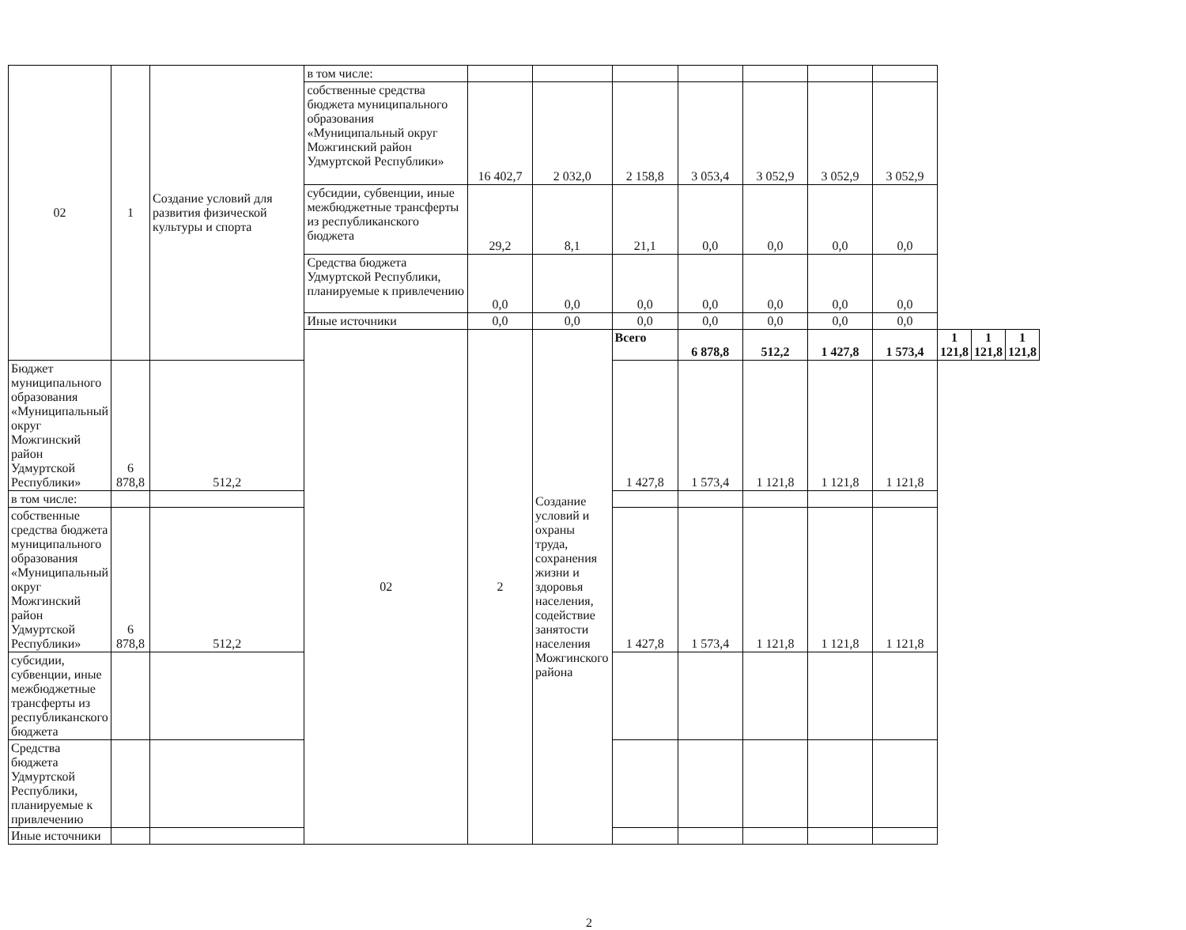| 02 | 1 | Создание условий для развития физической культуры и спорта | в том числе: | | | | | | | | | | |
| | | | собственные средства бюджета муниципального образования «Муниципальный округ Можгинский район Удмуртской Республики» | 16 402,7 | 2 032,0 | 2 158,8 | 3 053,4 | 3 052,9 | 3 052,9 | 3 052,9 | | | |
| | | | субсидии, субвенции, иные межбюджетные трансферты из республиканского бюджета | 29,2 | 8,1 | 21,1 | 0,0 | 0,0 | 0,0 | 0,0 | | | |
| | | | Средства бюджета Удмуртской Республики, планируемые к привлечению | 0,0 | 0,0 | 0,0 | 0,0 | 0,0 | 0,0 | 0,0 | | | |
| | | | Иные источники | 0,0 | 0,0 | 0,0 | 0,0 | 0,0 | 0,0 | 0,0 | | | |
| | | | 02 | 2 | Создание условий и охраны труда, сохранения жизни и здоровья населения, содействие занятости населения Можгинского района | Всего | 6 878,8 | 512,2 | 1 427,8 | 1 573,4 | 1 121,8 | 1 121,8 | 1 121,8 |
| Бюджет муниципального образования «Муниципальный округ Можгинский район Удмуртской Республики» | 6 878,8 | 512,2 | | | | 1 427,8 | 1 573,4 | 1 121,8 | 1 121,8 | 1 121,8 | | | |
| в том числе: | | | | | | | | | | | | | |
| собственные средства бюджета муниципального образования «Муниципальный округ Можгинский район Удмуртской Республики» | 6 878,8 | 512,2 | | | | 1 427,8 | 1 573,4 | 1 121,8 | 1 121,8 | 1 121,8 | | | |
| субсидии, субвенции, иные межбюджетные трансферты из республиканского бюджета | | | | | | | | | | | | | |
| Средства бюджета Удмуртской Республики, планируемые к привлечению | | | | | | | | | | | | | |
| Иные источники | | | | | | | | | | | | | |
2